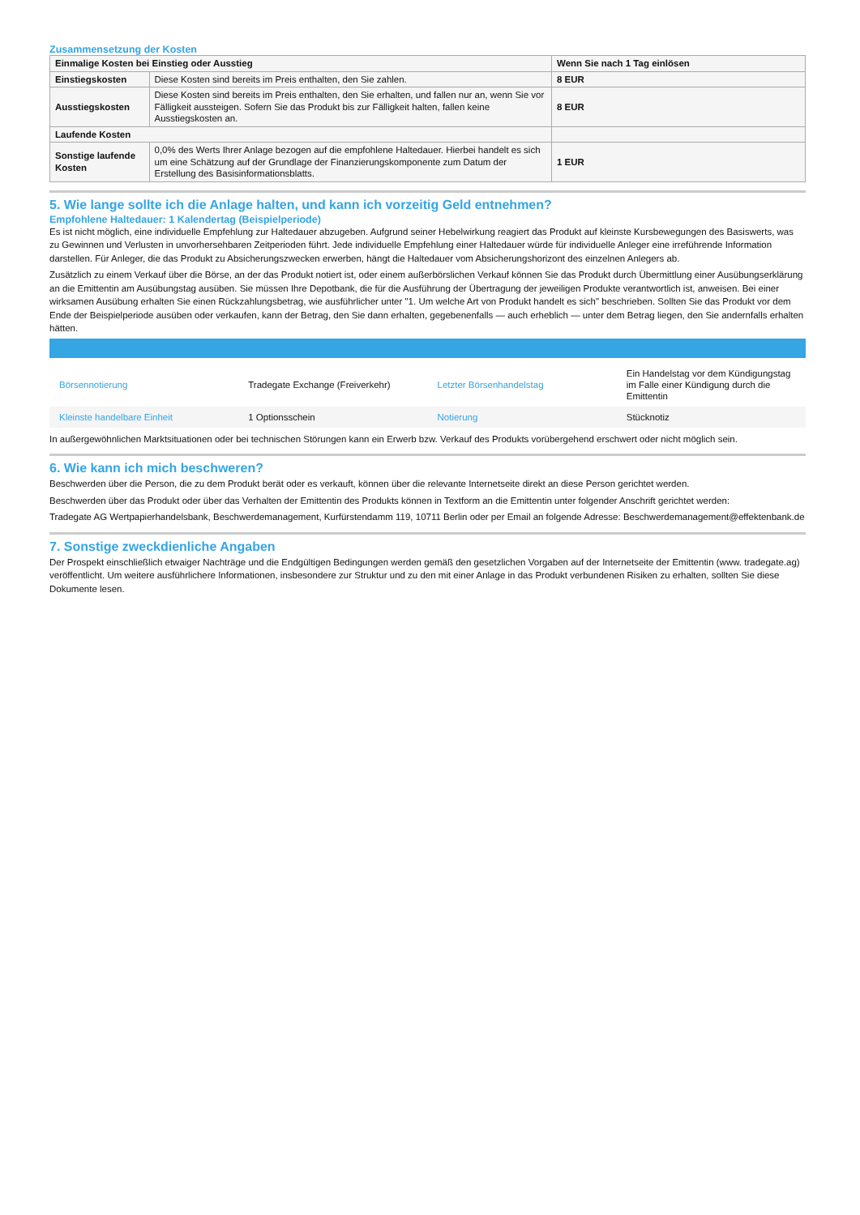Zusammensetzung der Kosten
| Einmalige Kosten bei Einstieg oder Ausstieg | | Wenn Sie nach 1 Tag einlösen |
| Einstiegskosten | Diese Kosten sind bereits im Preis enthalten, den Sie zahlen. | 8 EUR |
| Ausstiegskosten | Diese Kosten sind bereits im Preis enthalten, den Sie erhalten, und fallen nur an, wenn Sie vor Fälligkeit aussteigen. Sofern Sie das Produkt bis zur Fälligkeit halten, fallen keine Ausstiegskosten an. | 8 EUR |
| Laufende Kosten | | |
| Sonstige laufende Kosten | 0,0% des Werts Ihrer Anlage bezogen auf die empfohlene Haltedauer. Hierbei handelt es sich um eine Schätzung auf der Grundlage der Finanzierungskomponente zum Datum der Erstellung des Basisinformationsblatts. | 1 EUR |
5. Wie lange sollte ich die Anlage halten, und kann ich vorzeitig Geld entnehmen?
Empfohlene Haltedauer: 1 Kalendertag (Beispielperiode)
Es ist nicht möglich, eine individuelle Empfehlung zur Haltedauer abzugeben. Aufgrund seiner Hebelwirkung reagiert das Produkt auf kleinste Kursbewegungen des Basiswerts, was zu Gewinnen und Verlusten in unvorhersehbaren Zeitperioden führt. Jede individuelle Empfehlung einer Haltedauer würde für individuelle Anleger eine irreführende Information darstellen. Für Anleger, die das Produkt zu Absicherungszwecken erwerben, hängt die Haltedauer vom Absicherungshorizont des einzelnen Anlegers ab.
Zusätzlich zu einem Verkauf über die Börse, an der das Produkt notiert ist, oder einem außerbörslichen Verkauf können Sie das Produkt durch Übermittlung einer Ausübungserklärung an die Emittentin am Ausübungstag ausüben. Sie müssen Ihre Depotbank, die für die Ausführung der Übertragung der jeweiligen Produkte verantwortlich ist, anweisen. Bei einer wirksamen Ausübung erhalten Sie einen Rückzahlungsbetrag, wie ausführlicher unter "1. Um welche Art von Produkt handelt es sich" beschrieben. Sollten Sie das Produkt vor dem Ende der Beispielperiode ausüben oder verkaufen, kann der Betrag, den Sie dann erhalten, gegebenenfalls — auch erheblich — unter dem Betrag liegen, den Sie andernfalls erhalten hätten.
| Börsennotierung | Tradegate Exchange (Freiverkehr) | Letzter Börsenhandelstag | Ein Handelstag vor dem Kündigungstag im Falle einer Kündigung durch die Emittentin |
| Kleinste handelbare Einheit | 1 Optionsschein | Notierung | Stücknotiz |
In außergewöhnlichen Marktsituationen oder bei technischen Störungen kann ein Erwerb bzw. Verkauf des Produkts vorübergehend erschwert oder nicht möglich sein.
6. Wie kann ich mich beschweren?
Beschwerden über die Person, die zu dem Produkt berät oder es verkauft, können über die relevante Internetseite direkt an diese Person gerichtet werden.
Beschwerden über das Produkt oder über das Verhalten der Emittentin des Produkts können in Textform an die Emittentin unter folgender Anschrift gerichtet werden:
Tradegate AG Wertpapierhandelsbank, Beschwerdemanagement, Kurfürstendamm 119, 10711 Berlin oder per Email an folgende Adresse: Beschwerdemanagement@effektenbank.de
7. Sonstige zweckdienliche Angaben
Der Prospekt einschließlich etwaiger Nachträge und die Endgültigen Bedingungen werden gemäß den gesetzlichen Vorgaben auf der Internetseite der Emittentin (www. tradegate.ag) veröffentlicht. Um weitere ausführlichere Informationen, insbesondere zur Struktur und zu den mit einer Anlage in das Produkt verbundenen Risiken zu erhalten, sollten Sie diese Dokumente lesen.